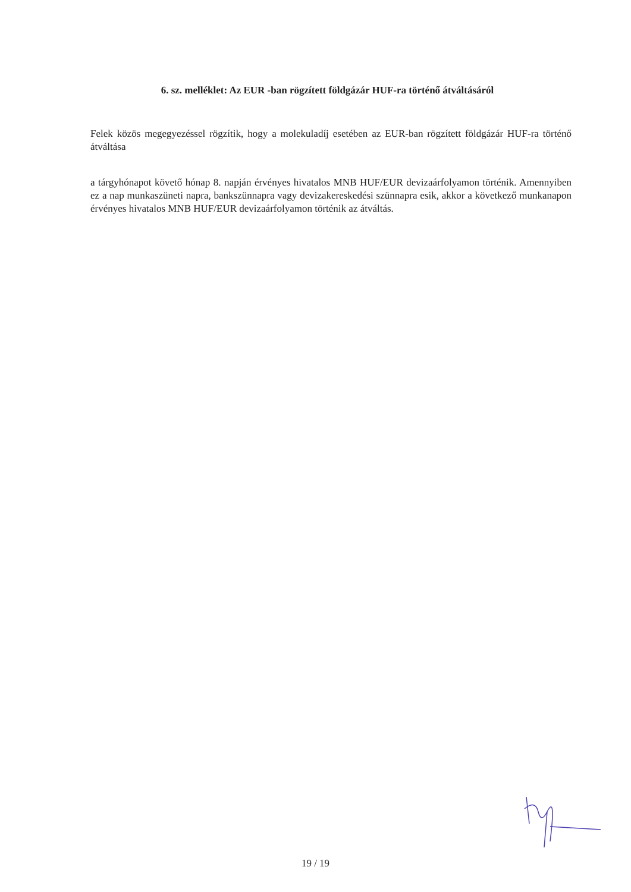6. sz. melléklet: Az EUR -ban rögzített földgázár HUF-ra történő átváltásáról
Felek közös megegyezéssel rögzítik, hogy a molekuladíj esetében az EUR-ban rögzített földgázár HUF-ra történő átváltása
a tárgyhónapot követő hónap 8. napján érvényes hivatalos MNB HUF/EUR devizaárfolyamon történik. Amennyiben ez a nap munkaszüneti napra, bankszünnapra vagy devizakereskedési szünnapra esik, akkor a következő munkanapon érvényes hivatalos MNB HUF/EUR devizaárfolyamon történik az átváltás.
19 / 19